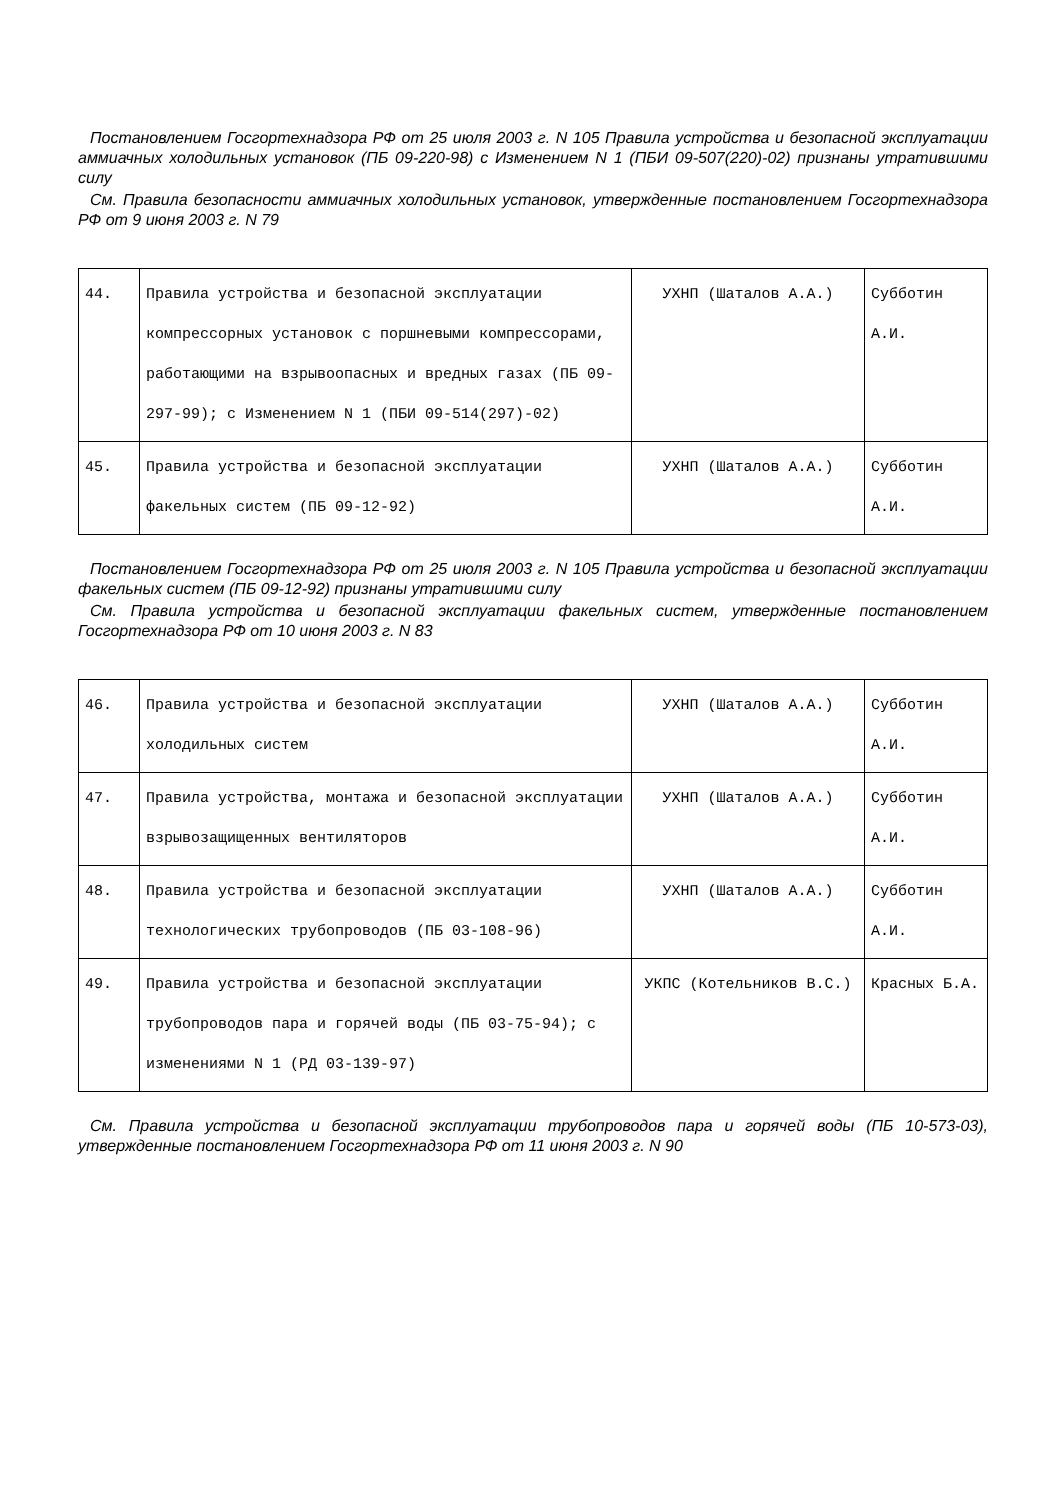Постановлением Госгортехнадзора РФ от 25 июля 2003 г. N 105 Правила устройства и безопасной эксплуатации аммиачных холодильных установок (ПБ 09-220-98) с Изменением N 1 (ПБИ 09-507(220)-02) признаны утратившими силу
См. Правила безопасности аммиачных холодильных установок, утвержденные постановлением Госгортехнадзора РФ от 9 июня 2003 г. N 79
| 44. | Правила устройства и безопасной эксплуатации компрессорных установок с поршневыми компрессорами, работающими на взрывоопасных и вредных газах (ПБ 09-297-99); с Изменением N 1 (ПБИ 09-514(297)-02) | УХНП (Шаталов А.А.) | Субботин А.И. |
| 45. | Правила устройства и безопасной эксплуатации факельных систем (ПБ 09-12-92) | УХНП (Шаталов А.А.) | Субботин А.И. |
Постановлением Госгортехнадзора РФ от 25 июля 2003 г. N 105 Правила устройства и безопасной эксплуатации факельных систем (ПБ 09-12-92) признаны утратившими силу
См. Правила устройства и безопасной эксплуатации факельных систем, утвержденные постановлением Госгортехнадзора РФ от 10 июня 2003 г. N 83
| 46. | Правила устройства и безопасной эксплуатации холодильных систем | УХНП (Шаталов А.А.) | Субботин А.И. |
| 47. | Правила устройства, монтажа и безопасной эксплуатации взрывозащищенных вентиляторов | УХНП (Шаталов А.А.) | Субботин А.И. |
| 48. | Правила устройства и безопасной эксплуатации технологических трубопроводов (ПБ 03-108-96) | УХНП (Шаталов А.А.) | Субботин А.И. |
| 49. | Правила устройства и безопасной эксплуатации трубопроводов пара и горячей воды (ПБ 03-75-94); с изменениями N 1 (РД 03-139-97) | УКПС (Котельников В.С.) | Красных Б.А. |
См. Правила устройства и безопасной эксплуатации трубопроводов пара и горячей воды (ПБ 10-573-03), утвержденные постановлением Госгортехнадзора РФ от 11 июня 2003 г. N 90